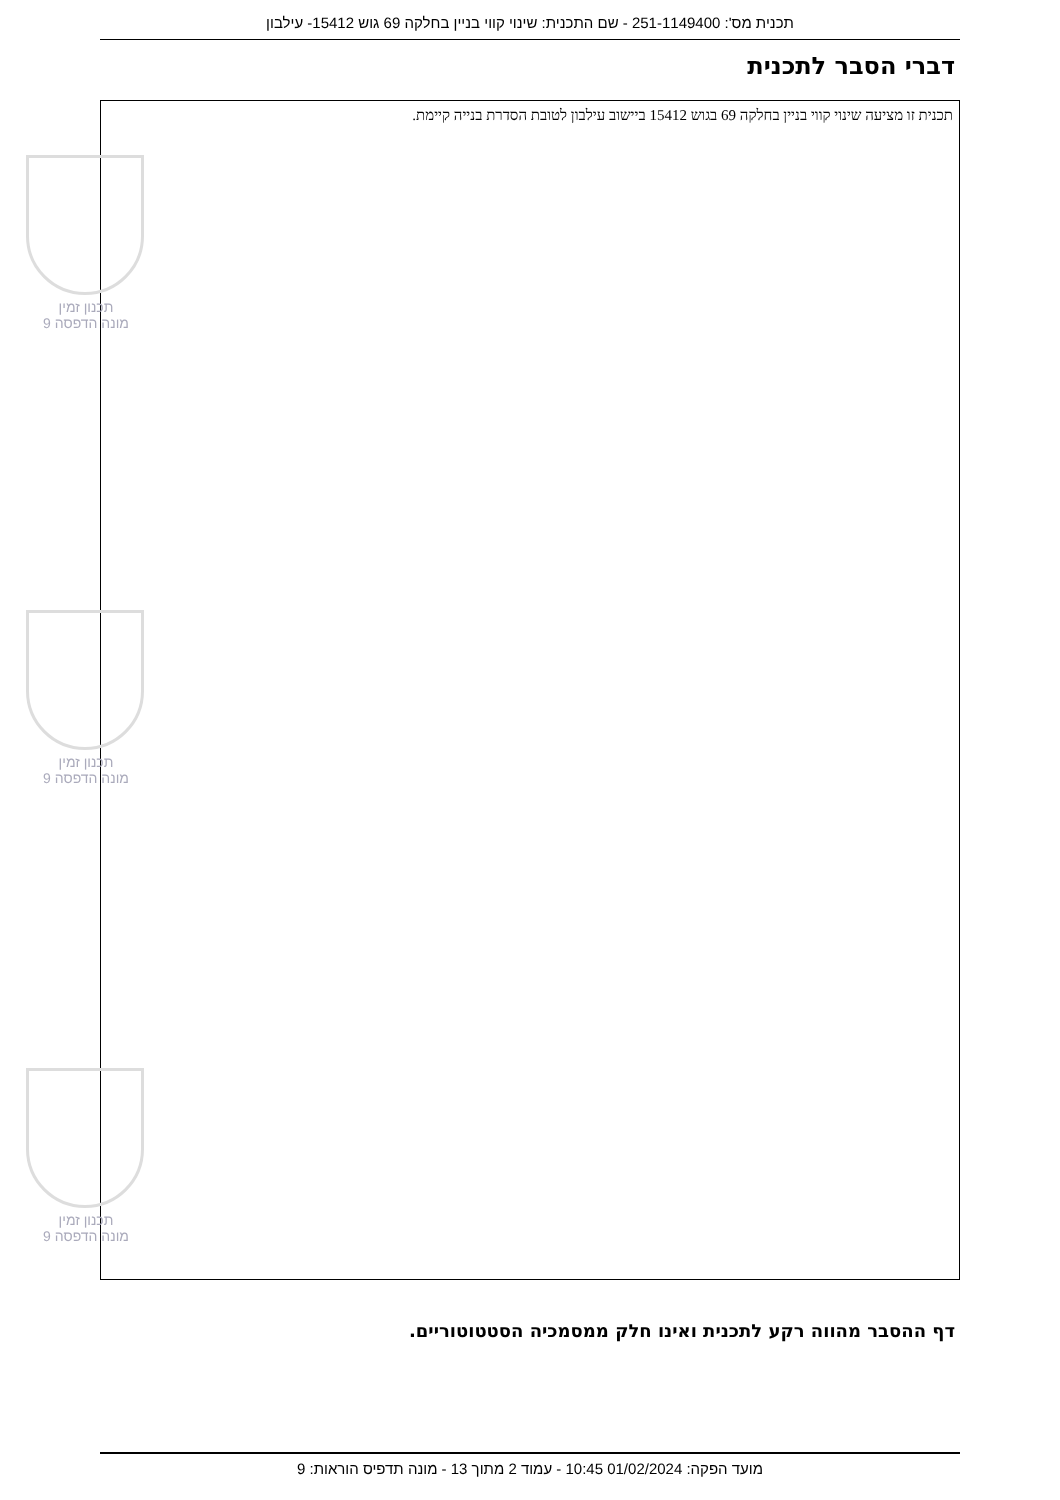תכנית מס': 251-1149400 - שם התכנית: שינוי קווי בניין בחלקה 69 גוש 15412- עילבון
דברי הסבר לתכנית
תכנית זו מציעה שינוי קווי בניין בחלקה 69 בגוש 15412 ביישוב עילבון לטובת הסדרת בנייה קיימת.
תכנון זמין
מונה הדפסה 9
תכנון זמין
מונה הדפסה 9
תכנון זמין
מונה הדפסה 9
דף ההסבר מהווה רקע לתכנית ואינו חלק ממסמכיה הסטטוטוריים.
מועד הפקה: 01/02/2024 10:45 - עמוד 2 מתוך 13 - מונה תדפיס הוראות: 9